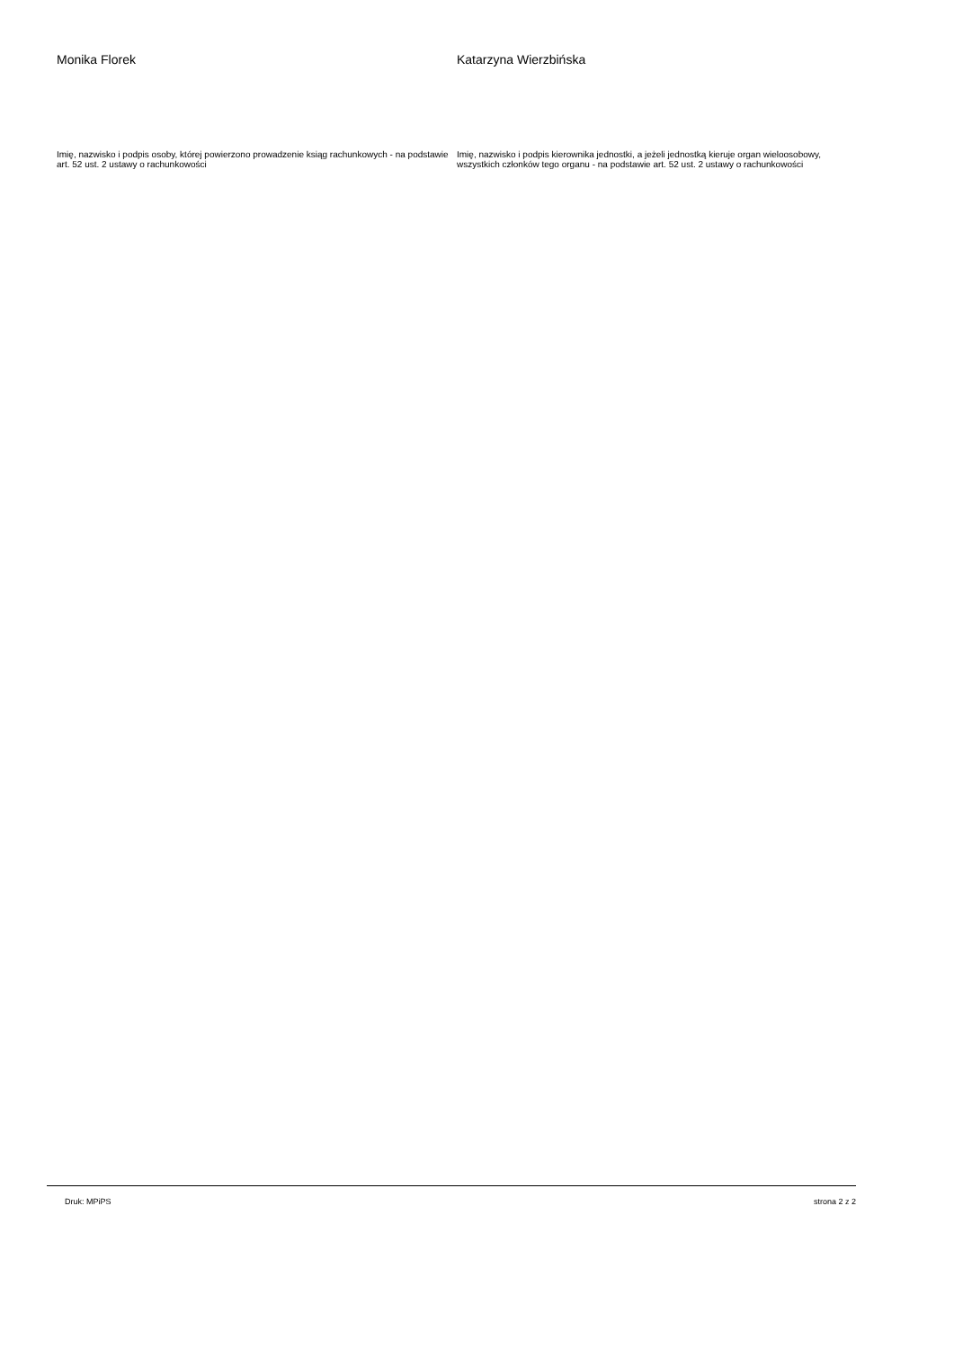Monika Florek Katarzyna Wierzbińska
Imię, nazwisko i podpis osoby, której powierzono prowadzenie ksiąg rachunkowych - na podstawie art. 52 ust. 2 ustawy o rachunkowości
Imię, nazwisko i podpis kierownika jednostki, a jeżeli jednostką kieruje organ wieloosobowy, wszystkich członków tego organu - na podstawie art. 52 ust. 2 ustawy o rachunkowości
Druk: MPiPS strona 2 z 2